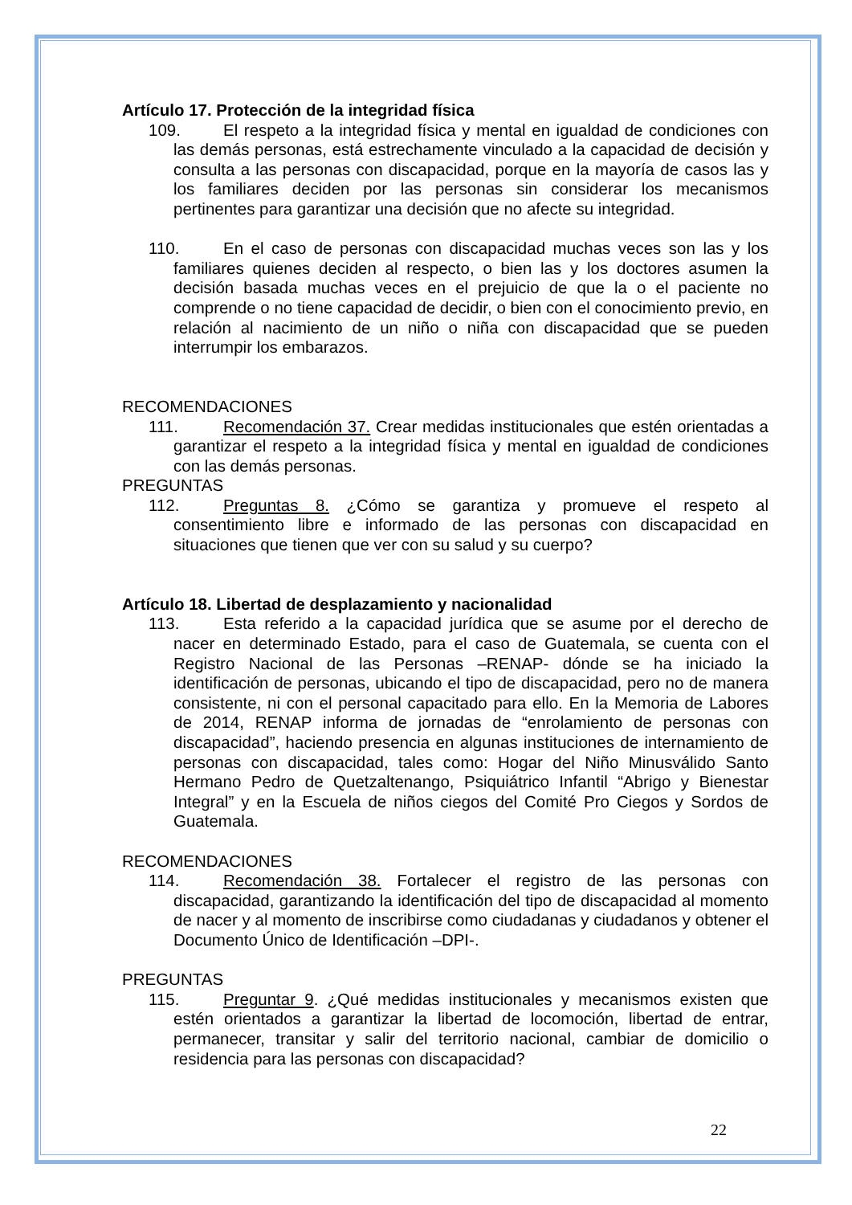Artículo 17. Protección de la integridad física
109. El respeto a la integridad física y mental en igualdad de condiciones con las demás personas, está estrechamente vinculado a la capacidad de decisión y consulta a las personas con discapacidad, porque en la mayoría de casos las y los familiares deciden por las personas sin considerar los mecanismos pertinentes para garantizar una decisión que no afecte su integridad.
110. En el caso de personas con discapacidad muchas veces son las y los familiares quienes deciden al respecto, o bien las y los doctores asumen la decisión basada muchas veces en el prejuicio de que la o el paciente no comprende o no tiene capacidad de decidir, o bien con el conocimiento previo, en relación al nacimiento de un niño o niña con discapacidad que se pueden interrumpir los embarazos.
RECOMENDACIONES
111. Recomendación 37. Crear medidas institucionales que estén orientadas a garantizar el respeto a la integridad física y mental en igualdad de condiciones con las demás personas.
PREGUNTAS
112. Preguntas 8. ¿Cómo se garantiza y promueve el respeto al consentimiento libre e informado de las personas con discapacidad en situaciones que tienen que ver con su salud y su cuerpo?
Artículo 18. Libertad de desplazamiento y nacionalidad
113. Esta referido a la capacidad jurídica que se asume por el derecho de nacer en determinado Estado, para el caso de Guatemala, se cuenta con el Registro Nacional de las Personas –RENAP- dónde se ha iniciado la identificación de personas, ubicando el tipo de discapacidad, pero no de manera consistente, ni con el personal capacitado para ello. En la Memoria de Labores de 2014, RENAP informa de jornadas de “enrolamiento de personas con discapacidad”, haciendo presencia en algunas instituciones de internamiento de personas con discapacidad, tales como: Hogar del Niño Minusválido Santo Hermano Pedro de Quetzaltenango, Psiquiátrico Infantil “Abrigo y Bienestar Integral” y en la Escuela de niños ciegos del Comité Pro Ciegos y Sordos de Guatemala.
RECOMENDACIONES
114. Recomendación 38. Fortalecer el registro de las personas con discapacidad, garantizando la identificación del tipo de discapacidad al momento de nacer y al momento de inscribirse como ciudadanas y ciudadanos y obtener el Documento Único de Identificación –DPI-.
PREGUNTAS
115. Preguntar 9. ¿Qué medidas institucionales y mecanismos existen que estén orientados a garantizar la libertad de locomoción, libertad de entrar, permanecer, transitar y salir del territorio nacional, cambiar de domicilio o residencia para las personas con discapacidad?
22